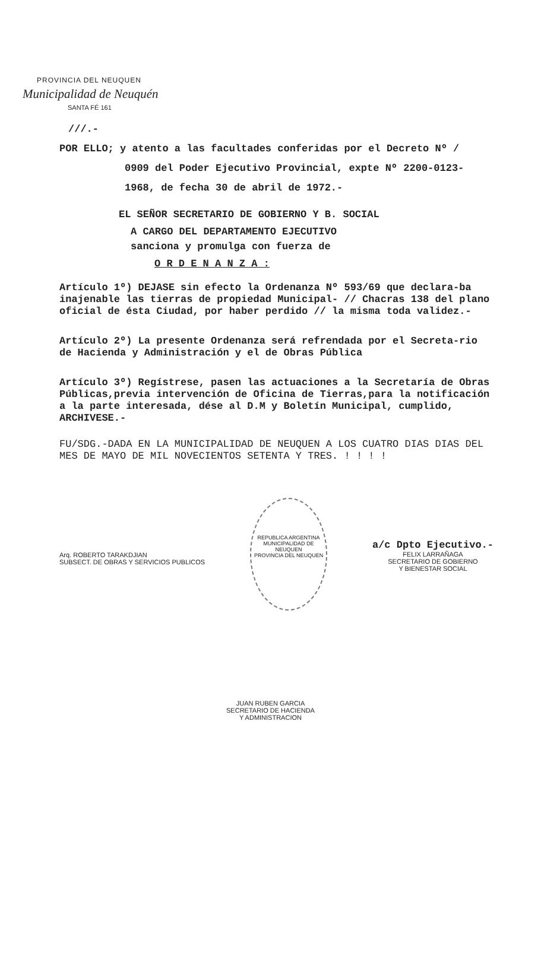PROVINCIA DEL NEUQUEN
Municipalidad de Neuquén
SANTA FÉ 161
///.-
POR ELLO; y atento a las facultades conferidas por el Decreto Nº /
0909 del Poder Ejecutivo Provincial, expte Nº 2200-0123-
1968, de fecha 30 de abril de 1972.-
EL SEÑOR SECRETARIO DE GOBIERNO Y B. SOCIAL
A CARGO DEL DEPARTAMENTO EJECUTIVO
sanciona y promulga con fuerza de
O R D E N A N Z A :
Artículo 1º) DEJASE sin efecto la Ordenanza Nº 593/69 que declara-ba inajenable las tierras de propiedad Municipal- // Chacras 138 del plano oficial de ésta Ciudad, por haber perdido // la misma toda validez.-
Artículo 2º) La presente Ordenanza será refrendada por el Secreta-rio de Hacienda y Administración y el de Obras Pública
Artículo 3º) Regístrese, pasen las actuaciones a la Secretaría de Obras Públicas,previa intervención de Oficina de Tierras,para la notificación a la parte interesada, désе al D.M y Boletín Municipal, cumplido, ARCHIVESE.-
FU/SDG.-DADA EN LA MUNICIPALIDAD DE NEUQUEN A LOS CUATRO DIAS DIAS DEL MES DE MAYO DE MIL NOVECIENTOS SETENTA Y TRES. ! ! ! !
Arq. ROBERTO TARAKDJIAN
SUBSECT. DE OBRAS Y SERVICIOS PUBLICOS
REPUBLICA ARGENTINA
MUNICIPALIDAD DE NEUQUEN
PROVINCIA DEL NEUQUEN
a/c Dpto Ejecutivo.-
FELIX LARRAÑAGA
SECRETARIO DE GOBIERNO
Y BIENESTAR SOCIAL
JUAN RUBEN GARCIA
SECRETARIO DE HACIENDA
Y ADMINISTRACION